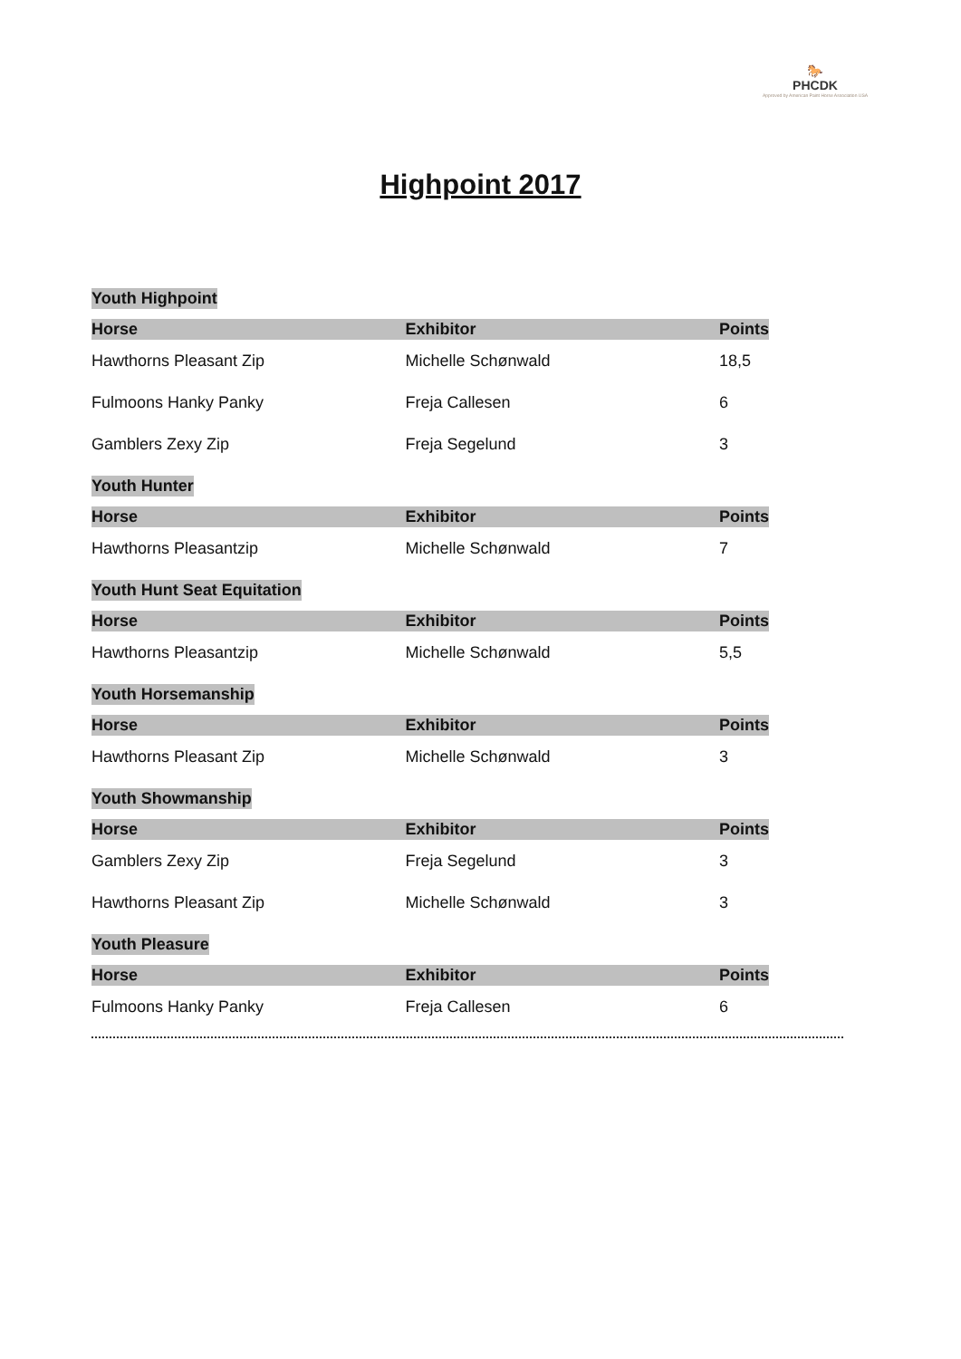🐎
PHCDK
Approved by American Paint Horse Association USA
Highpoint 2017
Youth Highpoint
| Horse | Exhibitor | Points |
| --- | --- | --- |
| Hawthorns Pleasant Zip | Michelle Schønwald | 18,5 |
| Fulmoons Hanky Panky | Freja Callesen | 6 |
| Gamblers Zexy Zip | Freja Segelund | 3 |
Youth Hunter
| Horse | Exhibitor | Points |
| --- | --- | --- |
| Hawthorns Pleasantzip | Michelle Schønwald | 7 |
Youth Hunt Seat Equitation
| Horse | Exhibitor | Points |
| --- | --- | --- |
| Hawthorns Pleasantzip | Michelle Schønwald | 5,5 |
Youth Horsemanship
| Horse | Exhibitor | Points |
| --- | --- | --- |
| Hawthorns Pleasant Zip | Michelle Schønwald | 3 |
Youth Showmanship
| Horse | Exhibitor | Points |
| --- | --- | --- |
| Gamblers Zexy Zip | Freja Segelund | 3 |
| Hawthorns Pleasant Zip | Michelle Schønwald | 3 |
Youth Pleasure
| Horse | Exhibitor | Points |
| --- | --- | --- |
| Fulmoons Hanky Panky | Freja Callesen | 6 |